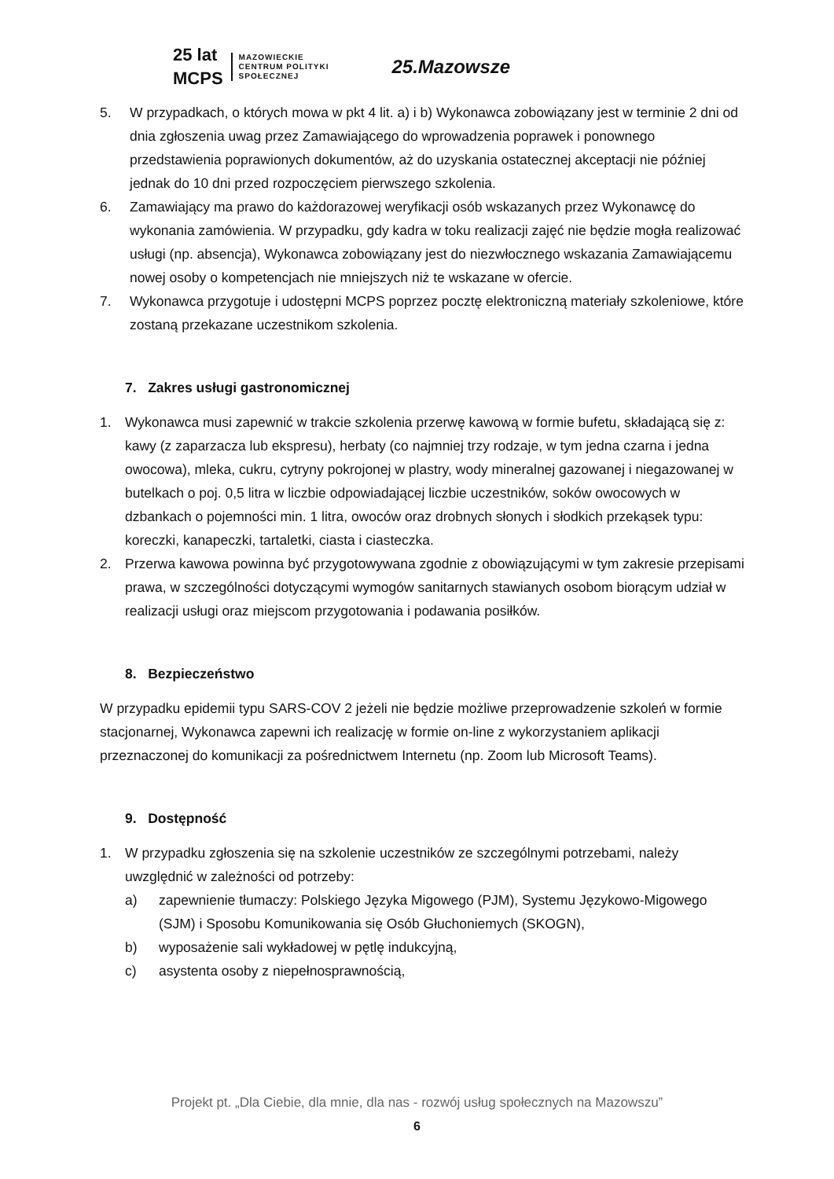25 lat
MCPS MAZOWIECKIE
CENTRUM POLITYKI
SPOŁECZNEJ
25.Mazowsze
5. W przypadkach, o których mowa w pkt 4 lit. a) i b) Wykonawca zobowiązany jest w terminie 2 dni od dnia zgłoszenia uwag przez Zamawiającego do wprowadzenia poprawek i ponownego przedstawienia poprawionych dokumentów, aż do uzyskania ostatecznej akceptacji nie później jednak do 10 dni przed rozpoczęciem pierwszego szkolenia.
6. Zamawiający ma prawo do każdorazowej weryfikacji osób wskazanych przez Wykonawcę do wykonania zamówienia. W przypadku, gdy kadra w toku realizacji zajęć nie będzie mogła realizować usługi (np. absencja), Wykonawca zobowiązany jest do niezwłocznego wskazania Zamawiającemu nowej osoby o kompetencjach nie mniejszych niż te wskazane w ofercie.
7. Wykonawca przygotuje i udostępni MCPS poprzez pocztę elektroniczną materiały szkoleniowe, które zostaną przekazane uczestnikom szkolenia.
7. Zakres usługi gastronomicznej
1. Wykonawca musi zapewnić w trakcie szkolenia przerwę kawową w formie bufetu, składającą się z: kawy (z zaparzacza lub ekspresu), herbaty (co najmniej trzy rodzaje, w tym jedna czarna i jedna owocowa), mleka, cukru, cytryny pokrojonej w plastry, wody mineralnej gazowanej i niegazowanej w butelkach o poj. 0,5 litra w liczbie odpowiadającej liczbie uczestników, soków owocowych w dzbankach o pojemności min. 1 litra, owoców oraz drobnych słonych i słodkich przekąsek typu: koreczki, kanapeczki, tartaletki, ciasta i ciasteczka.
2. Przerwa kawowa powinna być przygotowywana zgodnie z obowiązującymi w tym zakresie przepisami prawa, w szczególności dotyczącymi wymogów sanitarnych stawianych osobom biorącym udział w realizacji usługi oraz miejscom przygotowania i podawania posiłków.
8. Bezpieczeństwo
W przypadku epidemii typu SARS-COV 2 jeżeli nie będzie możliwe przeprowadzenie szkoleń w formie stacjonarnej, Wykonawca zapewni ich realizację w formie on-line z wykorzystaniem aplikacji przeznaczonej do komunikacji za pośrednictwem Internetu (np. Zoom lub Microsoft Teams).
9. Dostępność
1. W przypadku zgłoszenia się na szkolenie uczestników ze szczególnymi potrzebami, należy uwzględnić w zależności od potrzeby:
a) zapewnienie tłumaczy: Polskiego Języka Migowego (PJM), Systemu Językowo-Migowego (SJM) i Sposobu Komunikowania się Osób Głuchoniemych (SKOGN),
b) wyposażenie sali wykładowej w pętlę indukcyjną,
c) asystenta osoby z niepełnosprawnością,
Projekt pt. „Dla Ciebie, dla mnie, dla nas - rozwój usług społecznych na Mazowszu”
6